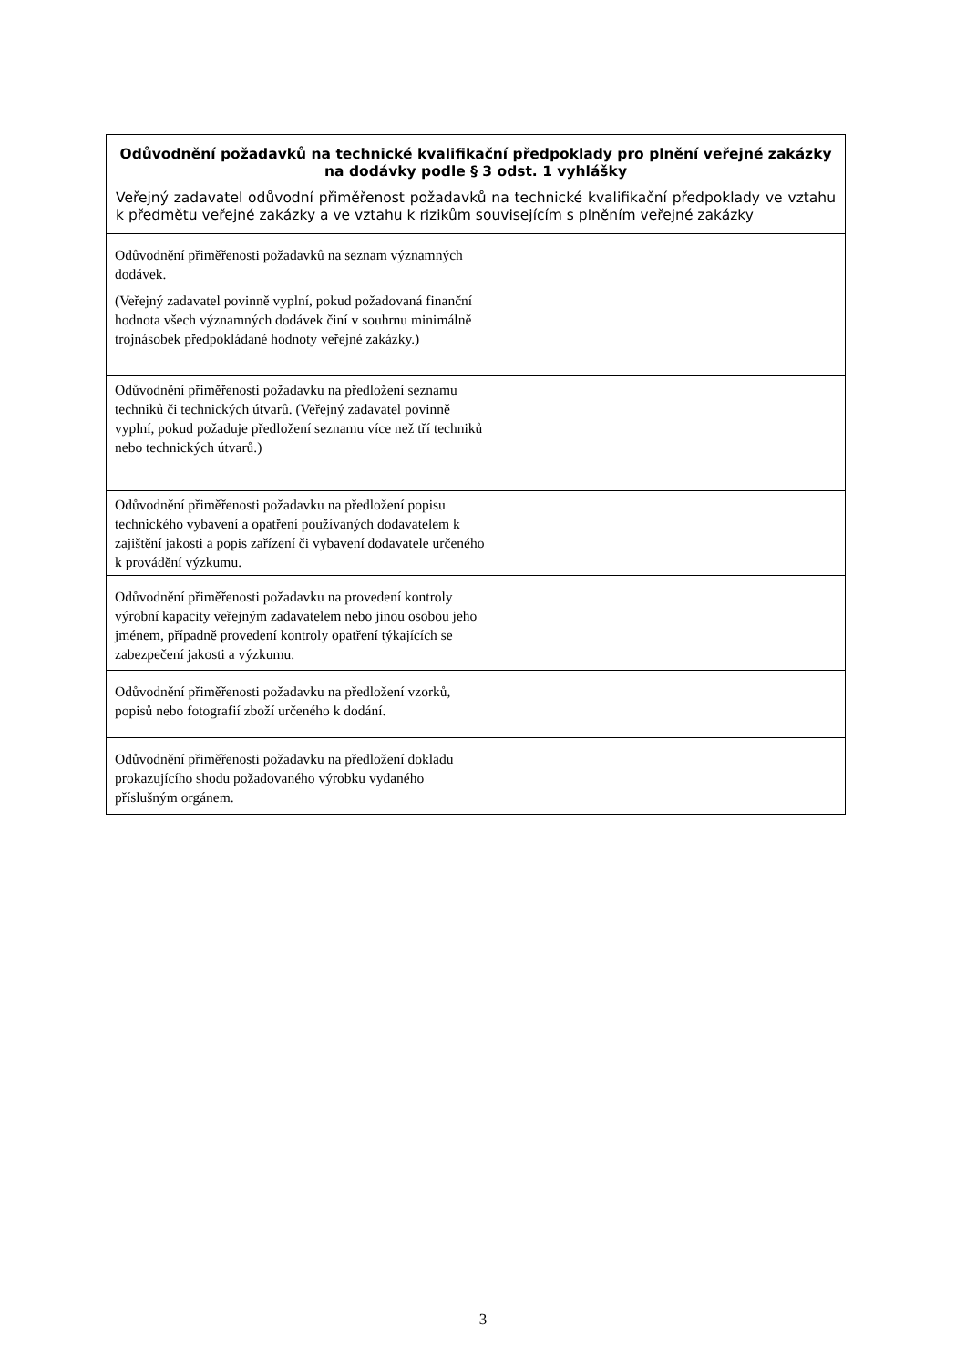| Odůvodnění požadavků na technické kvalifikační předpoklady pro plnění veřejné zakázky na dodávky podle § 3 odst. 1 vyhlášky Veřejný zadavatel odůvodní přiměřenost požadavků na technické kvalifikační předpoklady ve vztahu k předmětu veřejné zakázky a ve vztahu k rizikům souvisejícím s plněním veřejné zakázky | |
| --- | --- |
| Odůvodnění přiměřenosti požadavků na seznam významných dodávek. (Veřejný zadavatel povinně vyplní, pokud požadovaná finanční hodnota všech významných dodávek činí v souhrnu minimálně trojnásobek předpokládané hodnoty veřejné zakázky.) | |
| Odůvodnění přiměřenosti požadavku na předložení seznamu techniků či technických útvarů. (Veřejný zadavatel povinně vyplní, pokud požaduje předložení seznamu více než tří techniků nebo technických útvarů.) | |
| Odůvodnění přiměřenosti požadavku na předložení popisu technického vybavení a opatření používaných dodavatelem k zajištění jakosti a popis zařízení či vybavení dodavatele určeného k provádění výzkumu. | |
| Odůvodnění přiměřenosti požadavku na provedení kontroly výrobní kapacity veřejným zadavatelem nebo jinou osobou jeho jménem, případně provedení kontroly opatření týkajících se zabezpečení jakosti a výzkumu. | |
| Odůvodnění přiměřenosti požadavku na předložení vzorků, popisů nebo fotografií zboží určeného k dodání. | |
| Odůvodnění přiměřenosti požadavku na předložení dokladu prokazujícího shodu požadovaného výrobku vydaného příslušným orgánem. | |
3